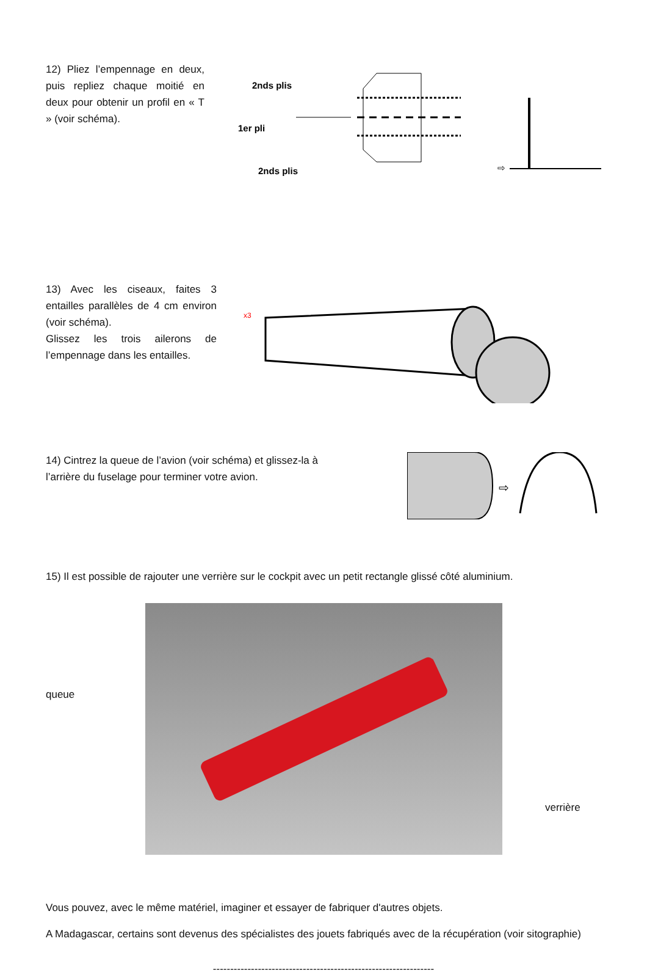12) Pliez l’empennage en deux, puis repliez chaque moitié en deux pour obtenir un profil en « T » (voir schéma).
2nds plis
1er pli
2nds plis
⇨
13) Avec les ciseaux, faites 3 entailles parallèles de 4 cm environ (voir schéma).
Glissez les trois ailerons de l’empennage dans les entailles.
x3
14) Cintrez la queue de l’avion (voir schéma) et glissez-la à l’arrière du fuselage pour terminer votre avion.
⇨
15) Il est possible de rajouter une verrière sur le cockpit avec un petit rectangle glissé côté aluminium.
queue
verrière
Vous pouvez, avec le même matériel, imaginer et essayer de fabriquer d'autres objets.
A Madagascar, certains sont devenus des spécialistes des jouets fabriqués avec de la récupération (voir sitographie)
----------------------------------------------------------------